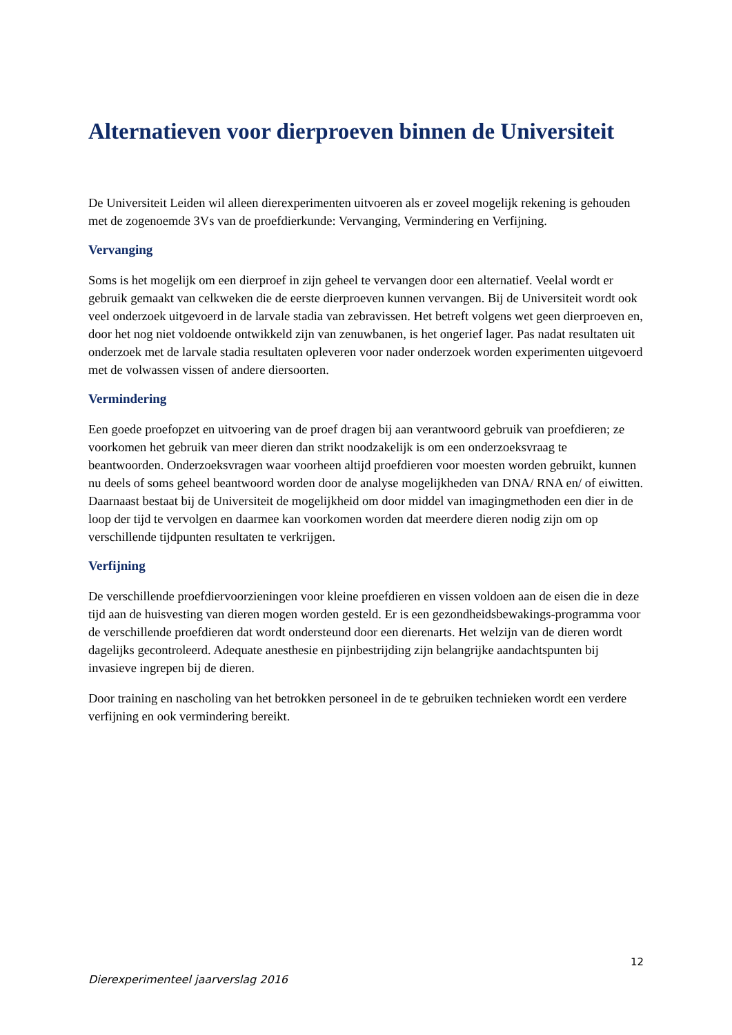Alternatieven voor dierproeven binnen de Universiteit
De Universiteit Leiden wil alleen dierexperimenten uitvoeren als er zoveel mogelijk rekening is gehouden met de zogenoemde 3Vs van de proefdierkunde: Vervanging, Vermindering en Verfijning.
Vervanging
Soms is het mogelijk om een dierproef in zijn geheel te vervangen door een alternatief. Veelal wordt er gebruik gemaakt van celkweken die de eerste dierproeven kunnen vervangen. Bij de Universiteit wordt ook veel onderzoek uitgevoerd in de larvale stadia van zebravissen. Het betreft volgens wet geen dierproeven en, door het nog niet voldoende ontwikkeld zijn van zenuwbanen, is het ongerief lager. Pas nadat resultaten uit onderzoek met de larvale stadia resultaten opleveren voor nader onderzoek worden experimenten uitgevoerd met de volwassen vissen of andere diersoorten.
Vermindering
Een goede proefopzet en uitvoering van de proef dragen bij aan verantwoord gebruik van proefdieren; ze voorkomen het gebruik van meer dieren dan strikt noodzakelijk is om een onderzoeksvraag te beantwoorden. Onderzoeksvragen waar voorheen altijd proefdieren voor moesten worden gebruikt, kunnen nu deels of soms geheel beantwoord worden door de analyse mogelijkheden van DNA/ RNA en/ of eiwitten. Daarnaast bestaat bij de Universiteit de mogelijkheid om door middel van imagingmethoden een dier in de loop der tijd te vervolgen en daarmee kan voorkomen worden dat meerdere dieren nodig zijn om op verschillende tijdpunten resultaten te verkrijgen.
Verfijning
De verschillende proefdiervoorzieningen voor kleine proefdieren en vissen voldoen aan de eisen die in deze tijd aan de huisvesting van dieren mogen worden gesteld. Er is een gezondheidsbewakings-programma voor de verschillende proefdieren dat wordt ondersteund door een dierenarts. Het welzijn van de dieren wordt dagelijks gecontroleerd. Adequate anesthesie en pijnbestrijding zijn belangrijke aandachtspunten bij invasieve ingrepen bij de dieren.
Door training en nascholing van het betrokken personeel in de te gebruiken technieken wordt een verdere verfijning en ook vermindering bereikt.
12
Dierexperimenteel jaarverslag 2016